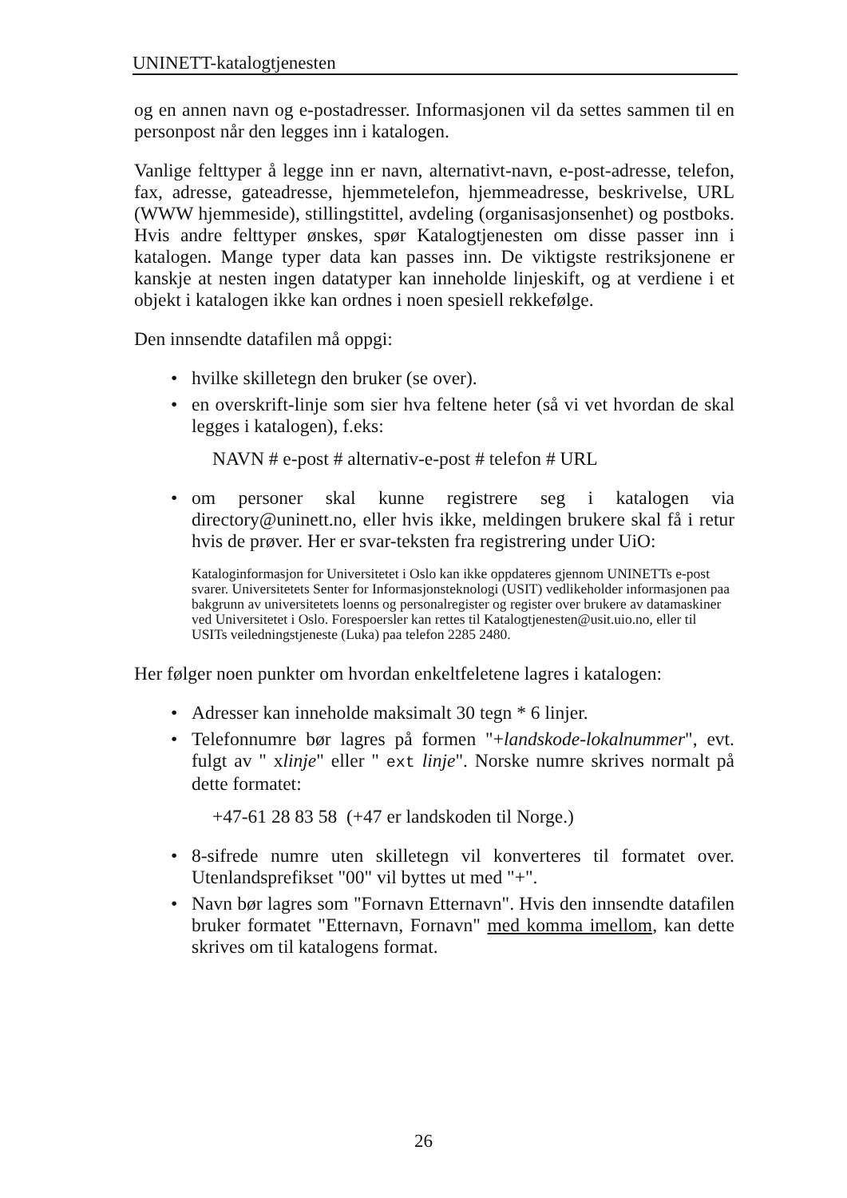UNINETT-katalogtjenesten
og en annen navn og e-postadresser. Informasjonen vil da settes sammen til en personpost når den legges inn i katalogen.
Vanlige felttyper å legge inn er navn, alternativt-navn, e-post-adresse, telefon, fax, adresse, gateadresse, hjemmetelefon, hjemmeadresse, beskrivelse, URL (WWW hjemmeside), stillingstittel, avdeling (organisasjonsenhet) og postboks. Hvis andre felttyper ønskes, spør Katalogtjenesten om disse passer inn i katalogen. Mange typer data kan passes inn. De viktigste restriksjonene er kanskje at nesten ingen datatyper kan inneholde linjeskift, og at verdiene i et objekt i katalogen ikke kan ordnes i noen spesiell rekkefølge.
Den innsendte datafilen må oppgi:
• hvilke skilletegn den bruker (se over).
• en overskrift-linje som sier hva feltene heter (så vi vet hvordan de skal legges i katalogen), f.eks:
NAVN # e-post # alternativ-e-post # telefon # URL
• om personer skal kunne registrere seg i katalogen via directory@uninett.no, eller hvis ikke, meldingen brukere skal få i retur hvis de prøver. Her er svar-teksten fra registrering under UiO:
Kataloginformasjon for Universitetet i Oslo kan ikke oppdateres gjennom UNINETTs e-post svarer. Universitetets Senter for Informasjonsteknologi (USIT) vedlikeholder informasjonen paa bakgrunn av universitetets loenns og personalregister og register over brukere av datamaskiner ved Universitetet i Oslo. Forespoersler kan rettes til Katalogtjenesten@usit.uio.no, eller til USITs veiledningstjeneste (Luka) paa telefon 2285 2480.
Her følger noen punkter om hvordan enkeltfeletene lagres i katalogen:
• Adresser kan inneholde maksimalt 30 tegn * 6 linjer.
• Telefonnumre bør lagres på formen "+landskode-lokalnummer", evt. fulgt av " xlinje" eller " ext linje". Norske numre skrives normalt på dette formatet:
+47-61 28 83 58 (+47 er landskoden til Norge.)
• 8-sifrede numre uten skilletegn vil konverteres til formatet over. Utenlandsprefikset "00" vil byttes ut med "+".
• Navn bør lagres som "Fornavn Etternavn". Hvis den innsendte datafilen bruker formatet "Etternavn, Fornavn" med komma imellom, kan dette skrives om til katalogens format.
26